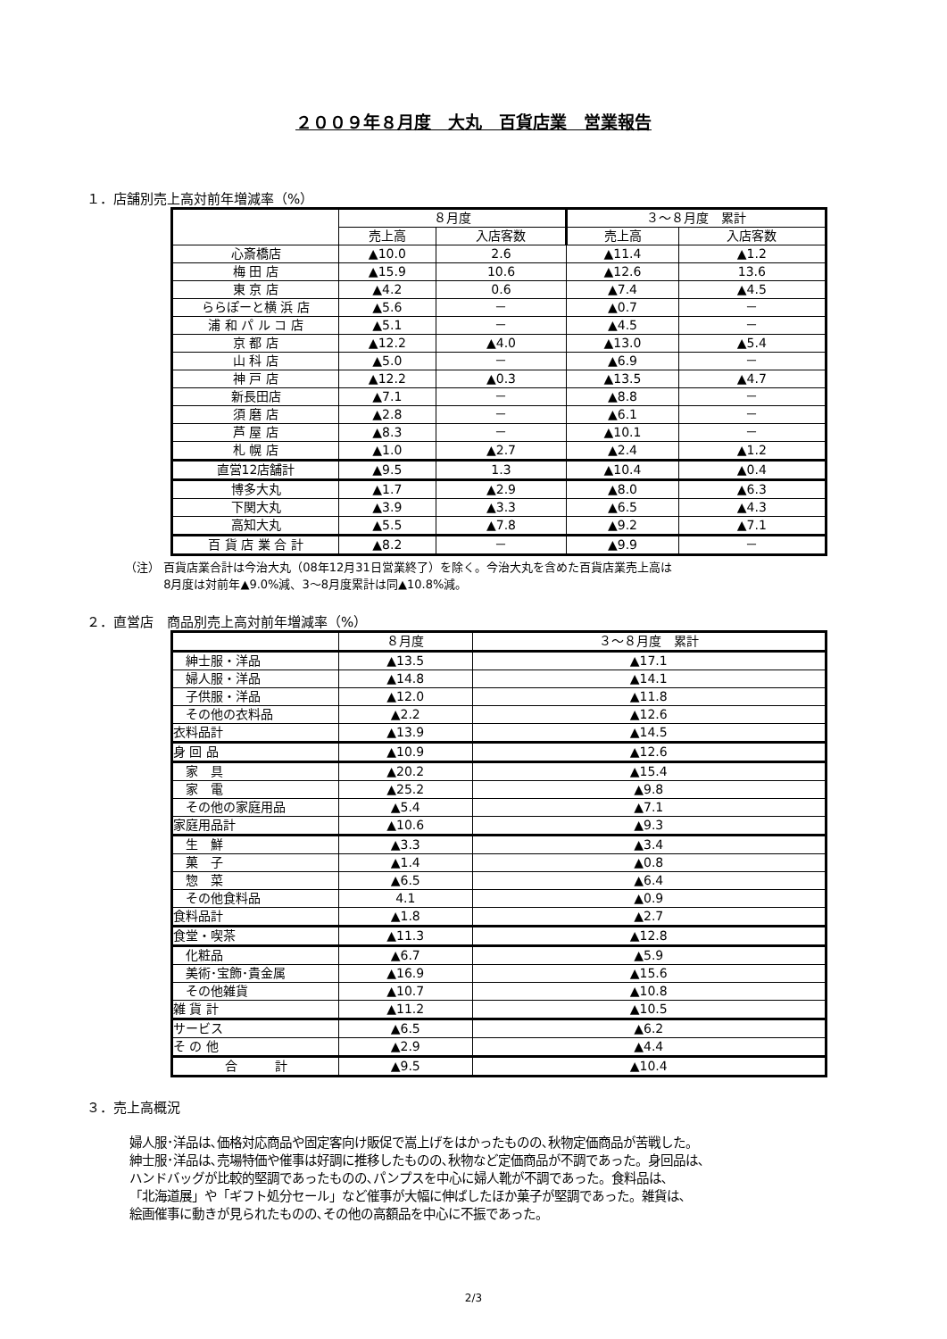２００９年８月度　大丸　百貨店業　営業報告
１．店舗別売上高対前年増減率（%）
| | ８月度 | | ３～８月度 累計 | |
| --- | --- | --- | --- | --- |
| | 売上高 | 入店客数 | 売上高 | 入店客数 |
| 心斎橋店 | ▲10.0 | 2.6 | ▲11.4 | ▲1.2 |
| 梅 田 店 | ▲15.9 | 10.6 | ▲12.6 | 13.6 |
| 東 京 店 | ▲4.2 | 0.6 | ▲7.4 | ▲4.5 |
| ららぽーと横 浜 店 | ▲5.6 | － | ▲0.7 | － |
| 浦 和 パ ル コ 店 | ▲5.1 | － | ▲4.5 | － |
| 京 都 店 | ▲12.2 | ▲4.0 | ▲13.0 | ▲5.4 |
| 山 科 店 | ▲5.0 | － | ▲6.9 | － |
| 神 戸 店 | ▲12.2 | ▲0.3 | ▲13.5 | ▲4.7 |
| 新長田店 | ▲7.1 | － | ▲8.8 | － |
| 須 磨 店 | ▲2.8 | － | ▲6.1 | － |
| 芦 屋 店 | ▲8.3 | － | ▲10.1 | － |
| 札 幌 店 | ▲1.0 | ▲2.7 | ▲2.4 | ▲1.2 |
| 直営12店舗計 | ▲9.5 | 1.3 | ▲10.4 | ▲0.4 |
| 博多大丸 | ▲1.7 | ▲2.9 | ▲8.0 | ▲6.3 |
| 下関大丸 | ▲3.9 | ▲3.3 | ▲6.5 | ▲4.3 |
| 高知大丸 | ▲5.5 | ▲7.8 | ▲9.2 | ▲7.1 |
| 百 貨 店 業 合 計 | ▲8.2 | － | ▲9.9 | － |
（注） 百貨店業合計は今治大丸（08年12月31日営業終了）を除く。今治大丸を含めた百貨店業売上高は
　　　 8月度は対前年▲9.0%減、3～8月度累計は同▲10.8%減。
２．直営店　商品別売上高対前年増減率（%）
| | ８月度 | ３～８月度 累計 |
| --- | --- | --- |
| 紳士服・洋品 | ▲13.5 | ▲17.1 |
| 婦人服・洋品 | ▲14.8 | ▲14.1 |
| 子供服・洋品 | ▲12.0 | ▲11.8 |
| その他の衣料品 | ▲2.2 | ▲12.6 |
| 衣料品計 | ▲13.9 | ▲14.5 |
| 身 回 品 | ▲10.9 | ▲12.6 |
| 家 具 | ▲20.2 | ▲15.4 |
| 家 電 | ▲25.2 | ▲9.8 |
| その他の家庭用品 | ▲5.4 | ▲7.1 |
| 家庭用品計 | ▲10.6 | ▲9.3 |
| 生 鮮 | ▲3.3 | ▲3.4 |
| 菓 子 | ▲1.4 | ▲0.8 |
| 惣 菜 | ▲6.5 | ▲6.4 |
| その他食料品 | 4.1 | ▲0.9 |
| 食料品計 | ▲1.8 | ▲2.7 |
| 食堂・喫茶 | ▲11.3 | ▲12.8 |
| 化粧品 | ▲6.7 | ▲5.9 |
| 美術･宝飾･貴金属 | ▲16.9 | ▲15.6 |
| その他雑貨 | ▲10.7 | ▲10.8 |
| 雑 貨 計 | ▲11.2 | ▲10.5 |
| サービス | ▲6.5 | ▲6.2 |
| そ の 他 | ▲2.9 | ▲4.4 |
| 合 計 | ▲9.5 | ▲10.4 |
３．売上高概況
婦人服･洋品は､価格対応商品や固定客向け販促で嵩上げをはかったものの､秋物定価商品が苦戦した。
紳士服･洋品は､売場特価や催事は好調に推移したものの､秋物など定価商品が不調であった。身回品は､
ハンドバッグが比較的堅調であったものの､パンプスを中心に婦人靴が不調であった。食料品は､
「北海道展」や「ギフト処分セール」など催事が大幅に伸ばしたほか菓子が堅調であった。雑貨は､
絵画催事に動きが見られたものの､その他の高額品を中心に不振であった。
2/3